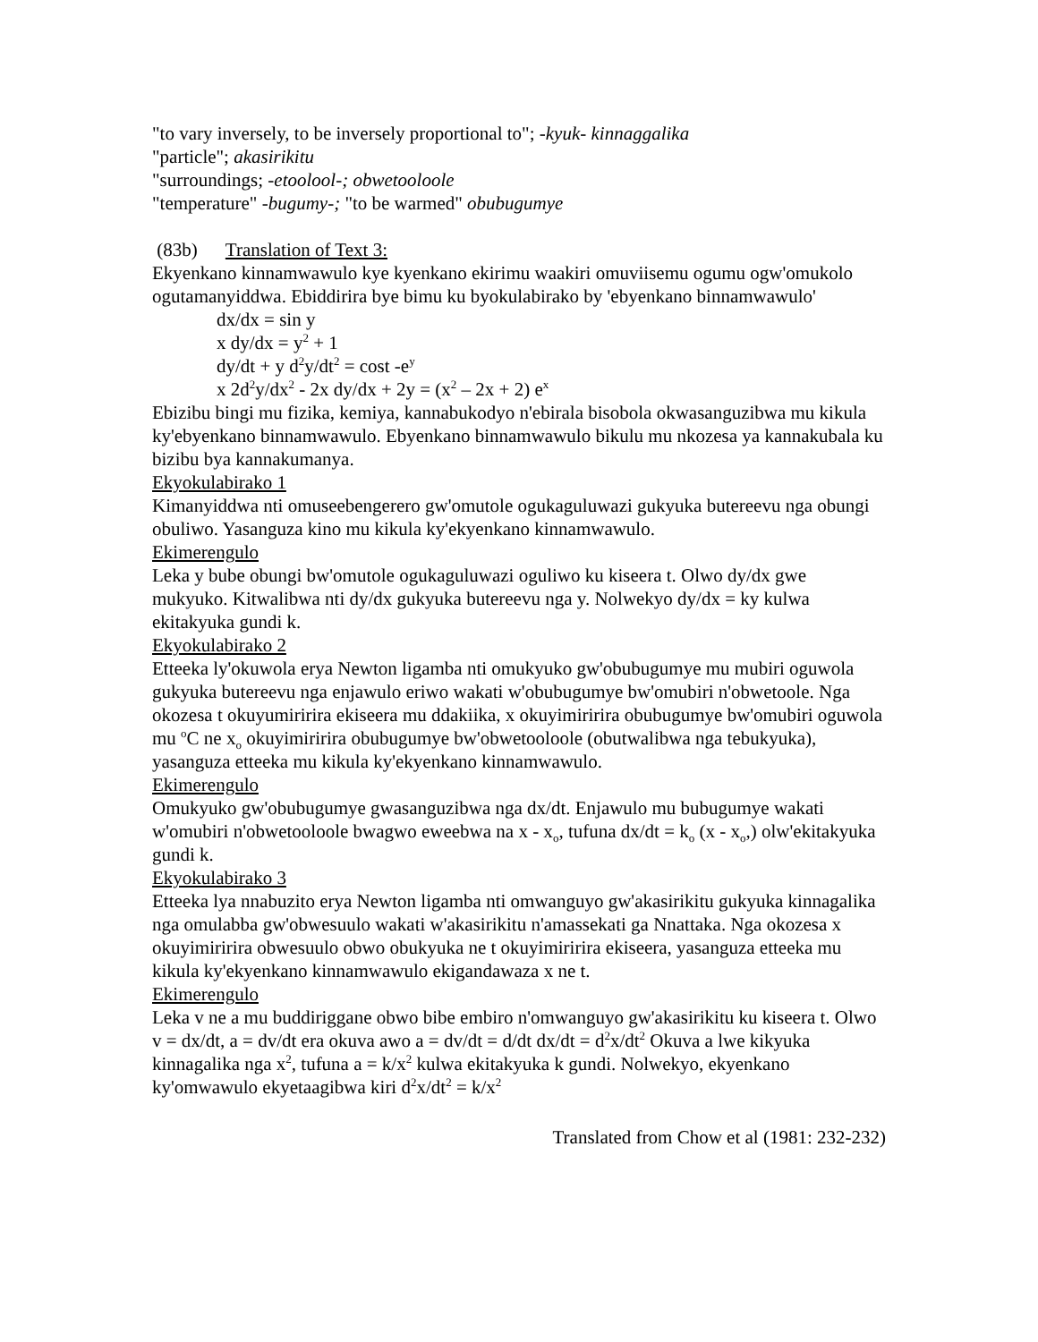"to vary inversely, to be inversely proportional to"; -kyuk- kinnaggalika
"particle"; akasirikitu
"surroundings; -etoolool-; obwetooloole
"temperature" -bugumy-; "to be warmed" obubugumye
(83b) Translation of Text 3:
Ekyenkano kinnamwawulo kye kyenkano ekirimu waakiri omuviisemu ogumu ogw'omukolo ogutamanyiddwa. Ebiddirira bye bimu ku byokulabirako by 'ebyenkano binnamwawulo'
dx/dx = sin y
x dy/dx = y<sup>2</sup> + 1
dy/dt + y d<sup>2</sup>y/dt<sup>2</sup> = cost -e<sup>y</sup>
x 2d<sup>2</sup>y/dx<sup>2</sup> - 2x dy/dx + 2y = (x<sup>2</sup> – 2x + 2) e<sup>x</sup>
Ebizibu bingi mu fizika, kemiya, kannabukodyo n'ebirala bisobola okwasanguzibwa mu kikula ky'ebyenkano binnamwawulo. Ebyenkano binnamwawulo bikulu mu nkozesa ya kannakubala ku bizibu bya kannakumanya.
Ekyokulabirako 1
Kimanyiddwa nti omuseebengerero gw'omutole ogukaguluwazi gukyuka butereevu nga obungi obuliwo. Yasanguza kino mu kikula ky'ekyenkano kinnamwawulo.
Ekimerengulo
Leka y bube obungi bw'omutole ogukaguluwazi oguliwo ku kiseera t. Olwo dy/dx gwe mukyuko. Kitwalibwa nti dy/dx gukyuka butereevu nga y. Nolwekyo dy/dx = ky kulwa ekitakyuka gundi k.
Ekyokulabirako 2
Etteeka ly'okuwola erya Newton ligamba nti omukyuko gw'obubugumye mu mubiri oguwola gukyuka butereevu nga enjawulo eriwo wakati w'obubugumye bw'omubiri n'obwetoole. Nga okozesa t okuyumiririra ekiseera mu ddakiika, x okuyimiririra obubugumye bw'omubiri oguwola mu <sup>o</sup>C ne x<sub>o</sub> okuyimiririra obubugumye bw'obwetooloole (obutwalibwa nga tebukyuka), yasanguza etteeka mu kikula ky'ekyenkano kinnamwawulo.
Ekimerengulo
Omukyuko gw'obubugumye gwasanguzibwa nga dx/dt. Enjawulo mu bubugumye wakati w'omubiri n'obwetooloole bwagwo eweebwa na x - x<sub>o</sub>, tufuna dx/dt = k<sub>o</sub> (x - x<sub>o</sub>,) olw'ekitakyuka gundi k.
Ekyokulabirako 3
Etteeka lya nnabuzito erya Newton ligamba nti omwanguyo gw'akasirikitu gukyuka kinnagalika nga omulabba gw'obwesuulo wakati w'akasirikitu n'amassekati ga Nnattaka. Nga okozesa x okuyimiririra obwesuulo obwo obukyuka ne t okuyimiririra ekiseera, yasanguza etteeka mu kikula ky'ekyenkano kinnamwawulo ekigandawaza x ne t.
Ekimerengulo
Leka v ne a mu buddiriggane obwo bibe embiro n'omwanguyo gw'akasirikitu ku kiseera t. Olwo v = dx/dt, a = dv/dt era okuva awo a = dv/dt = d/dt dx/dt = d<sup>2</sup>x/dt<sup>2</sup> Okuva a lwe kikyuka kinnagalika nga x<sup>2</sup>, tufuna a = k/x<sup>2</sup> kulwa ekitakyuka k gundi. Nolwekyo, ekyenkano ky'omwawulo ekyetaagibwa kiri d<sup>2</sup>x/dt<sup>2</sup> = k/x<sup>2</sup>
Translated from Chow et al (1981: 232-232)